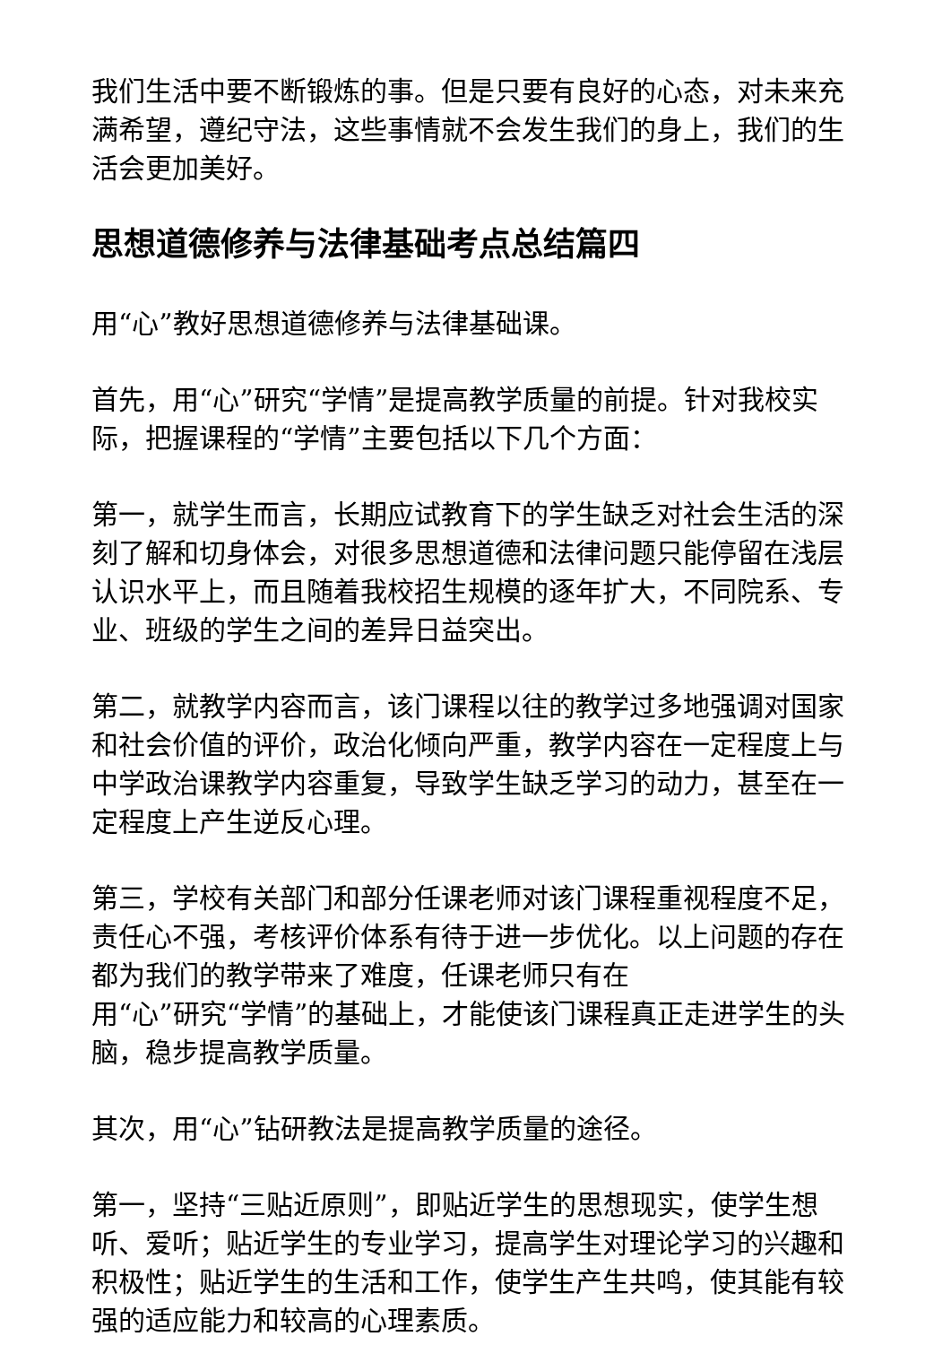我们生活中要不断锻炼的事。但是只要有良好的心态，对未来充满希望，遵纪守法，这些事情就不会发生我们的身上，我们的生活会更加美好。
思想道德修养与法律基础考点总结篇四
用“心”教好思想道德修养与法律基础课。
首先，用“心”研究“学情”是提高教学质量的前提。针对我校实际，把握课程的“学情”主要包括以下几个方面：
第一，就学生而言，长期应试教育下的学生缺乏对社会生活的深刻了解和切身体会，对很多思想道德和法律问题只能停留在浅层认识水平上，而且随着我校招生规模的逐年扩大，不同院系、专业、班级的学生之间的差异日益突出。
第二，就教学内容而言，该门课程以往的教学过多地强调对国家和社会价值的评价，政治化倾向严重，教学内容在一定程度上与中学政治课教学内容重复，导致学生缺乏学习的动力，甚至在一定程度上产生逆反心理。
第三，学校有关部门和部分任课老师对该门课程重视程度不足，责任心不强，考核评价体系有待于进一步优化。以上问题的存在都为我们的教学带来了难度，任课老师只有在
用“心”研究“学情”的基础上，才能使该门课程真正走进学生的头脑，稳步提高教学质量。
其次，用“心”钻研教法是提高教学质量的途径。
第一，坚持“三贴近原则”，即贴近学生的思想现实，使学生想听、爱听；贴近学生的专业学习，提高学生对理论学习的兴趣和积极性；贴近学生的生活和工作，使学生产生共鸣，使其能有较强的适应能力和较高的心理素质。